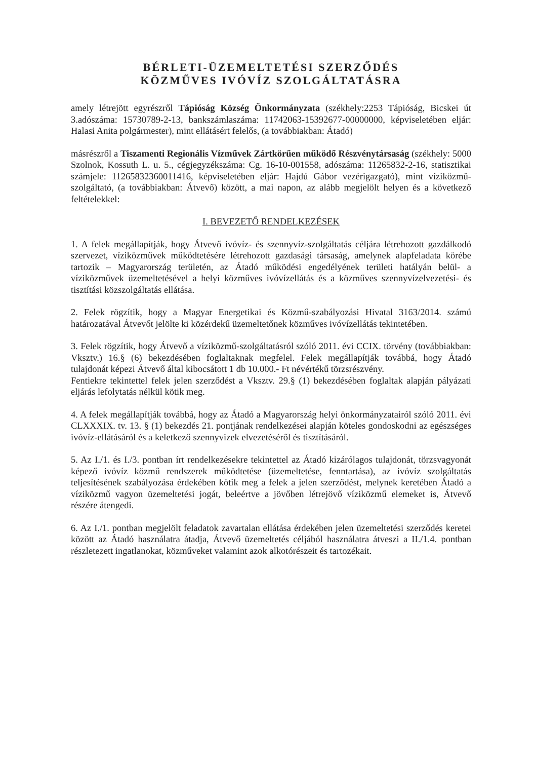BÉRLETI-ÜZEMELTETÉSI SZERZŐDÉS
KÖZMŰVES IVÓVÍZ SZOLGÁLTATÁSRA
amely létrejött egyrészről Tápióság Község Önkormányzata (székhely:2253 Tápióság, Bicskei út 3.adószáma: 15730789-2-13, bankszámlaszáma: 11742063-15392677-00000000, képviseletében eljár: Halasi Anita polgármester), mint ellátásért felelős, (a továbbiakban: Átadó)
másrészről a Tiszamenti Regionális Vízművek Zártkörűen működő Részvénytársaság (székhely: 5000 Szolnok, Kossuth L. u. 5., cégjegyzékszáma: Cg. 16-10-001558, adószáma: 11265832-2-16, statisztikai számjele: 11265832360011416, képviseletében eljár: Hajdú Gábor vezérigazgató), mint víziközmű-szolgáltató, (a továbbiakban: Átvevő) között, a mai napon, az alább megjelölt helyen és a következő feltételekkel:
I. BEVEZETŐ RENDELKEZÉSEK
1. A felek megállapítják, hogy Átvevő ivóvíz- és szennyvíz-szolgáltatás céljára létrehozott gazdálkodó szervezet, víziközművek működtetésére létrehozott gazdasági társaság, amelynek alapfeladata körébe tartozik – Magyarország területén, az Átadó működési engedélyének területi hatályán belül- a víziközművek üzemeltetésével a helyi közműves ivóvízellátás és a közműves szennyvízelvezetési- és tisztítási közszolgáltatás ellátása.
2. Felek rögzítik, hogy a Magyar Energetikai és Közmű-szabályozási Hivatal 3163/2014. számú határozatával Átvevőt jelölte ki közérdekű üzemeltetőnek közműves ivóvízellátás tekintetében.
3. Felek rögzítik, hogy Átvevő a víziközmű-szolgáltatásról szóló 2011. évi CCIX. törvény (továbbiakban: Vksztv.) 16.§ (6) bekezdésében foglaltaknak megfelel. Felek megállapítják továbbá, hogy Átadó tulajdonát képezi Átvevő által kibocsátott 1 db 10.000.- Ft névértékű törzsrészvény.
Fentiekre tekintettel felek jelen szerződést a Vksztv. 29.§ (1) bekezdésében foglaltak alapján pályázati eljárás lefolytatás nélkül kötik meg.
4. A felek megállapítják továbbá, hogy az Átadó a Magyarország helyi önkormányzatairól szóló 2011. évi CLXXXIX. tv. 13. § (1) bekezdés 21. pontjának rendelkezései alapján köteles gondoskodni az egészséges ivóvíz-ellátásáról és a keletkező szennyvizek elvezetéséről és tisztításáról.
5. Az I./1. és I./3. pontban írt rendelkezésekre tekintettel az Átadó kizárólagos tulajdonát, törzsvagyonát képező ivóvíz közmű rendszerek működtetése (üzemeltetése, fenntartása), az ivóvíz szolgáltatás teljesítésének szabályozása érdekében kötik meg a felek a jelen szerződést, melynek keretében Átadó a víziközmű vagyon üzemeltetési jogát, beleértve a jövőben létrejövő víziközmű elemeket is, Átvevő részére átengedi.
6. Az I./1. pontban megjelölt feladatok zavartalan ellátása érdekében jelen üzemeltetési szerződés keretei között az Átadó használatra átadja, Átvevő üzemeltetés céljából használatra átveszi a II./1.4. pontban részletezett ingatlanokat, közműveket valamint azok alkotórészeit és tartozékait.